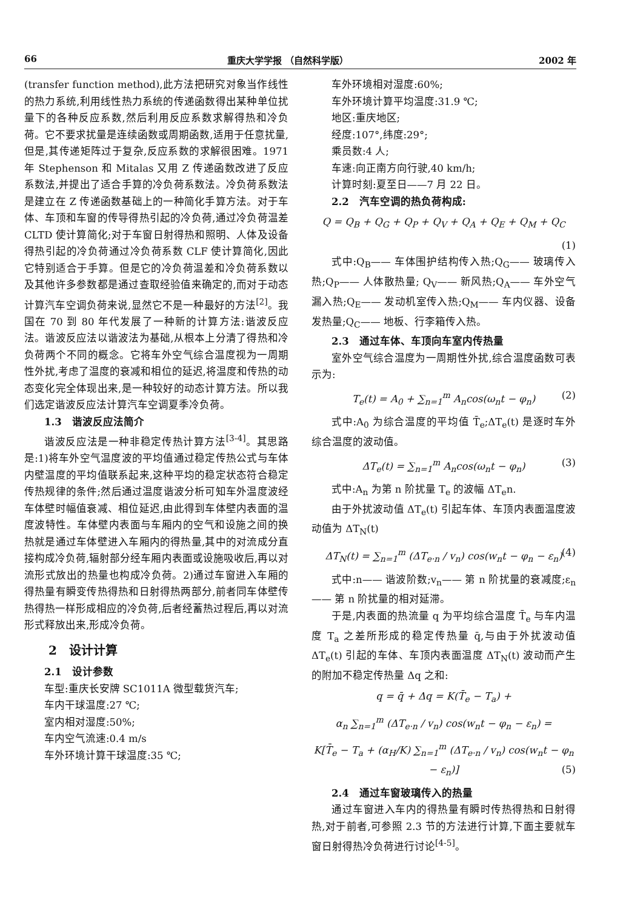66 重庆大学学报 （自然科学版） 2002 年
(transfer function method),此方法把研究对象当作线性的热力系统,利用线性热力系统的传递函数得出某种单位扰量下的各种反应系数,然后利用反应系数求解得热和冷负荷。它不要求扰量是连续函数或周期函数,适用于任意扰量,但是,其传递矩阵过于复杂,反应系数的求解很困难。1971 年 Stephenson 和 Mitalas 又用 Z 传递函数改进了反应系数法,并提出了适合手算的冷负荷系数法。冷负荷系数法是建立在 Z 传递函数基础上的一种简化手算方法。对于车体、车顶和车窗的传导得热引起的冷负荷,通过冷负荷温差 CLTD 使计算简化;对于车窗日射得热和照明、人体及设备得热引起的冷负荷通过冷负荷系数 CLF 使计算简化,因此它特别适合于手算。但是它的冷负荷温差和冷负荷系数以及其他许多参数都是通过查取经验值来确定的,而对于动态计算汽车空调负荷来说,显然它不是一种最好的方法<sup>[2]</sup>。我国在 70 到 80 年代发展了一种新的计算方法:谐波反应法。谐波反应法以谐波法为基础,从根本上分清了得热和冷负荷两个不同的概念。它将车外空气综合温度视为一周期性外扰,考虑了温度的衰减和相位的延迟,将温度和传热的动态变化完全体现出来,是一种较好的动态计算方法。所以我们选定谐波反应法计算汽车空调夏季冷负荷。
1.3　谐波反应法简介
谐波反应法是一种非稳定传热计算方法<sup>[3-4]</sup>。其思路是:1)将车外空气温度波的平均值通过稳定传热公式与车体内壁温度的平均值联系起来,这种平均的稳定状态符合稳定传热规律的条件;然后通过温度谐波分析可知车外温度波经车体壁时幅值衰减、相位延迟,由此得到车体壁内表面的温度波特性。车体壁内表面与车厢内的空气和设施之间的换热就是通过车体壁进入车厢内的得热量,其中的对流成分直接构成冷负荷,辐射部分经车厢内表面或设施吸收后,再以对流形式放出的热量也构成冷负荷。2)通过车窗进入车厢的得热量有瞬变传热得热和日射得热两部分,前者同车体壁传热得热一样形成相应的冷负荷,后者经蓄热过程后,再以对流形式释放出来,形成冷负荷。
2　设计计算
2.1　设计参数
车型:重庆长安牌 SC1011A 微型载货汽车;
车内干球温度:27 ℃;
室内相对湿度:50%;
车内空气流速:0.4 m/s
车外环境计算干球温度:35 ℃;
车外环境相对湿度:60%;
车外环境计算平均温度:31.9 ℃;
地区:重庆地区;
经度:107°,纬度:29°;
乘员数:4 人;
车速:向正南方向行驶,40 km/h;
计算时刻:夏至日——7 月 22 日。
2.2　汽车空调的热负荷构成:
Q = Q<sub>B</sub> + Q<sub>G</sub> + Q<sub>P</sub> + Q<sub>V</sub> + Q<sub>A</sub> + Q<sub>E</sub> + Q<sub>M</sub> + Q<sub>C</sub>
(1)
式中:Q<sub>B</sub>—— 车体围护结构传入热;Q<sub>G</sub>—— 玻璃传入热;Q<sub>P</sub>—— 人体散热量; Q<sub>V</sub>—— 新风热;Q<sub>A</sub>—— 车外空气漏入热;Q<sub>E</sub>—— 发动机室传入热;Q<sub>M</sub>—— 车内仪器、设备发热量;Q<sub>C</sub>—— 地板、行李箱传入热。
2.3　通过车体、车顶向车室内传热量
室外空气综合温度为一周期性外扰,综合温度函数可表示为:
T<sub>e</sub>(t) = A<sub>0</sub> + ∑<sub>n=1</sub><sup>m</sup> A<sub>n</sub>cos(ω<sub>n</sub>t − φ<sub>n</sub>) (2)
式中:A<sub>0</sub> 为综合温度的平均值 T̄<sub>e</sub>;ΔT<sub>e</sub>(t) 是逐时车外综合温度的波动值。
ΔT<sub>e</sub>(t) = ∑<sub>n=1</sub><sup>m</sup> A<sub>n</sub>cos(ω<sub>n</sub>t − φ<sub>n</sub>) (3)
式中:A<sub>n</sub> 为第 n 阶扰量 T<sub>e</sub> 的波幅 ΔT<sub>e</sub>n.
由于外扰波动值 ΔT<sub>e</sub>(t) 引起车体、车顶内表面温度波动值为 ΔT<sub>N</sub>(t)
ΔT<sub>N</sub>(t) = ∑<sub>n=1</sub><sup>m</sup> (ΔT<sub>e·n</sub> / v<sub>n</sub>) cos(w<sub>n</sub>t − φ<sub>n</sub> − ε<sub>n</sub>) (4)
式中:n—— 谐波阶数;v<sub>n</sub>—— 第 n 阶扰量的衰减度;ε<sub>n</sub>—— 第 n 阶扰量的相对延滞。
于是,内表面的热流量 q 为平均综合温度 T̄<sub>e</sub> 与车内温度 T<sub>a</sub> 之差所形成的稳定传热量 q̄,与由于外扰波动值 ΔT<sub>e</sub>(t) 引起的车体、车顶内表面温度 ΔT<sub>N</sub>(t) 波动而产生的附加不稳定传热量 Δq 之和:
q = q̄ + Δq = K(T̄<sub>e</sub> − T<sub>a</sub>) +
α<sub>n</sub> ∑<sub>n=1</sub><sup>m</sup> (ΔT<sub>e·n</sub> / v<sub>n</sub>) cos(w<sub>n</sub>t − φ<sub>n</sub> − ε<sub>n</sub>) =
K[T̄<sub>e</sub> − T<sub>a</sub> + (α<sub>H</sub>/K) ∑<sub>n=1</sub><sup>m</sup> (ΔT<sub>e·n</sub> / v<sub>n</sub>) cos(w<sub>n</sub>t − φ<sub>n</sub> − ε<sub>n</sub>)] (5)
2.4　通过车窗玻璃传入的热量
通过车窗进入车内的得热量有瞬时传热得热和日射得热,对于前者,可参照 2.3 节的方法进行计算,下面主要就车窗日射得热冷负荷进行讨论<sup>[4-5]</sup>。